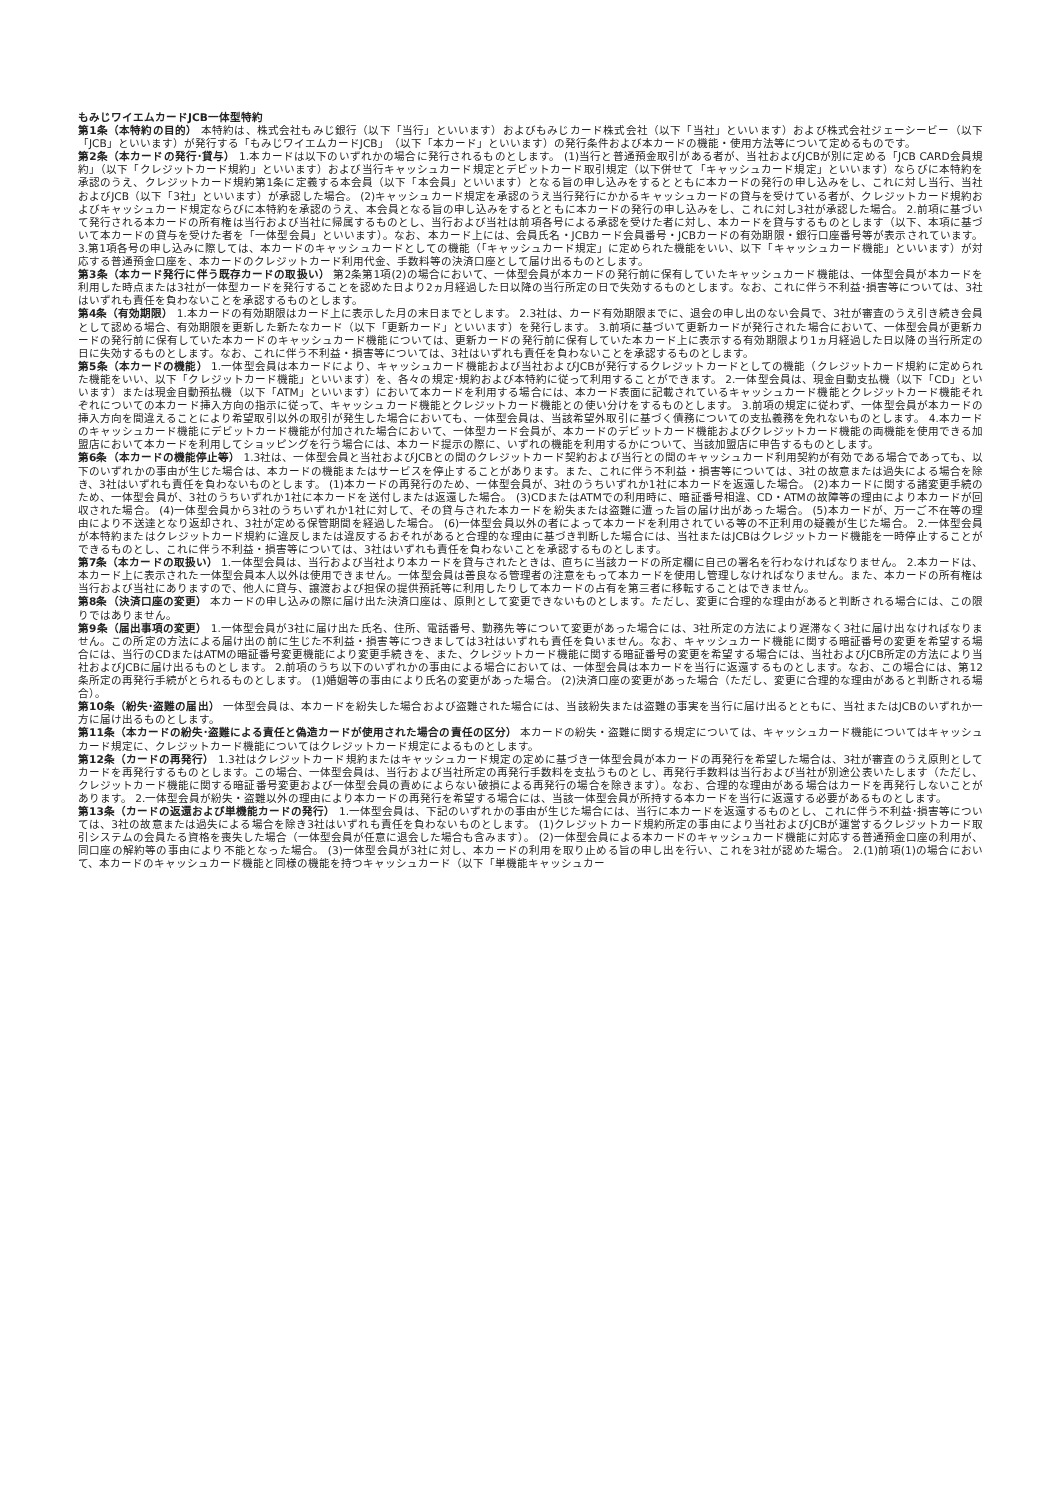もみじワイエムカードJCB一体型特約
第1条（本特約の目的） 本特約は、株式会社もみじ銀行（以下「当行」といいます）およびもみじカード株式会社（以下「当社」といいます）および株式会社ジェーシービー（以下「JCB」といいます）が発行する「もみじワイエムカードJCB」（以下「本カード」といいます）の発行条件および本カードの機能・使用方法等について定めるものです。
第2条（本カードの発行･貸与） 1.本カードは以下のいずれかの場合に発行されるものとします。 (1)当行と普通預金取引がある者が、当社およびJCBが別に定める「JCB CARD会員規約」（以下「クレジットカード規約」といいます）および当行キャッシュカード規定とデビットカード取引規定（以下併せて「キャッシュカード規定」といいます）ならびに本特約を承認のうえ、クレジットカード規約第1条に定義する本会員（以下「本会員」といいます）となる旨の申し込みをするとともに本カードの発行の申し込みをし、これに対し当行、当社およびJCB（以下「3社」といいます）が承認した場合。 (2)キャッシュカード規定を承認のうえ当行発行にかかるキャッシュカードの貸与を受けている者が、クレジットカード規約およびキャッシュカード規定ならびに本特約を承認のうえ、本会員となる旨の申し込みをするとともに本カードの発行の申し込みをし、これに対し3社が承認した場合。 2.前項に基づいて発行される本カードの所有権は当行および当社に帰属するものとし、当行および当社は前項各号による承認を受けた者に対し、本カードを貸与するものとします（以下、本項に基づいて本カードの貸与を受けた者を「一体型会員」といいます）。なお、本カード上には、会員氏名・JCBカード会員番号・JCBカードの有効期限・銀行口座番号等が表示されています。 3.第1項各号の申し込みに際しては、本カードのキャッシュカードとしての機能（「キャッシュカード規定」に定められた機能をいい、以下「キャッシュカード機能」といいます）が対応する普通預金口座を、本カードのクレジットカード利用代金、手数料等の決済口座として届け出るものとします。
第3条（本カード発行に伴う既存カードの取扱い） 第2条第1項(2)の場合において、一体型会員が本カードの発行前に保有していたキャッシュカード機能は、一体型会員が本カードを利用した時点または3社が一体型カードを発行することを認めた日より2ヵ月経過した日以降の当行所定の日で失効するものとします。なお、これに伴う不利益･損害等については、3社はいずれも責任を負わないことを承認するものとします。
第4条（有効期限） 1.本カードの有効期限はカード上に表示した月の末日までとします。 2.3社は、カード有効期限までに、退会の申し出のない会員で、3社が審査のうえ引き続き会員として認める場合、有効期限を更新した新たなカード（以下「更新カード」といいます）を発行します。 3.前項に基づいて更新カードが発行された場合において、一体型会員が更新カードの発行前に保有していた本カードのキャッシュカード機能については、更新カードの発行前に保有していた本カード上に表示する有効期限より1ヵ月経過した日以降の当行所定の日に失効するものとします。なお、これに伴う不利益・損害等については、3社はいずれも責任を負わないことを承認するものとします。
第5条（本カードの機能） 1.一体型会員は本カードにより、キャッシュカード機能および当社およびJCBが発行するクレジットカードとしての機能（クレジットカード規約に定められた機能をいい、以下「クレジットカード機能」といいます）を、各々の規定･規約および本特約に従って利用することができます。 2.一体型会員は、現金自動支払機（以下「CD」といいます）または現金自動預払機（以下「ATM」といいます）において本カードを利用する場合には、本カード表面に記載されているキャッシュカード機能とクレジットカード機能それぞれについての本カード挿入方向の指示に従って、キャッシュカード機能とクレジットカード機能との使い分けをするものとします。 3.前項の規定に従わず、一体型会員が本カードの挿入方向を間違えることにより希望取引以外の取引が発生した場合においても、一体型会員は、当該希望外取引に基づく債務についての支払義務を免れないものとします。 4.本カードのキャッシュカード機能にデビットカード機能が付加された場合において、一体型カード会員が、本カードのデビットカード機能およびクレジットカード機能の両機能を使用できる加盟店において本カードを利用してショッピングを行う場合には、本カード提示の際に、いずれの機能を利用するかについて、当該加盟店に申告するものとします。
第6条（本カードの機能停止等） 1.3社は、一体型会員と当社およびJCBとの間のクレジットカード契約および当行との間のキャッシュカード利用契約が有効である場合であっても、以下のいずれかの事由が生じた場合は、本カードの機能またはサービスを停止することがあります。また、これに伴う不利益・損害等については、3社の故意または過失による場合を除き、3社はいずれも責任を負わないものとします。 (1)本カードの再発行のため、一体型会員が、3社のうちいずれか1社に本カードを返還した場合。 (2)本カードに関する諸変更手続のため、一体型会員が、3社のうちいずれか1社に本カードを送付しまたは返還した場合。 (3)CDまたはATMでの利用時に、暗証番号相違、CD・ATMの故障等の理由により本カードが回収された場合。 (4)一体型会員から3社のうちいずれか1社に対して、その貸与された本カードを紛失または盗難に遭った旨の届け出があった場合。 (5)本カードが、万一ご不在等の理由により不送達となり返却され、3社が定める保管期間を経過した場合。 (6)一体型会員以外の者によって本カードを利用されている等の不正利用の疑義が生じた場合。 2.一体型会員が本特約またはクレジットカード規約に違反しまたは違反するおそれがあると合理的な理由に基づき判断した場合には、当社またはJCBはクレジットカード機能を一時停止することができるものとし、これに伴う不利益・損害等については、3社はいずれも責任を負わないことを承認するものとします。
第7条（本カードの取扱い） 1.一体型会員は、当行および当社より本カードを貸与されたときは、直ちに当該カードの所定欄に自己の署名を行わなければなりません。 2.本カードは、本カード上に表示された一体型会員本人以外は使用できません。一体型会員は善良なる管理者の注意をもって本カードを使用し管理しなければなりません。また、本カードの所有権は当行および当社にありますので、他人に貸与、譲渡および担保の提供預託等に利用したりして本カードの占有を第三者に移転することはできません。
第8条（決済口座の変更） 本カードの申し込みの際に届け出た決済口座は、原則として変更できないものとします。ただし、変更に合理的な理由があると判断される場合には、この限りではありません。
第9条（届出事項の変更） 1.一体型会員が3社に届け出た氏名、住所、電話番号、勤務先等について変更があった場合には、3社所定の方法により遅滞なく3社に届け出なければなりません。この所定の方法による届け出の前に生じた不利益・損害等につきましては3社はいずれも責任を負いません。なお、キャッシュカード機能に関する暗証番号の変更を希望する場合には、当行のCDまたはATMの暗証番号変更機能により変更手続きを、また、クレジットカード機能に関する暗証番号の変更を希望する場合には、当社およびJCB所定の方法により当社およびJCBに届け出るものとします。 2.前項のうち以下のいずれかの事由による場合においては、一体型会員は本カードを当行に返還するものとします。なお、この場合には、第12条所定の再発行手続がとられるものとします。 (1)婚姻等の事由により氏名の変更があった場合。 (2)決済口座の変更があった場合（ただし、変更に合理的な理由があると判断される場合）。
第10条（紛失･盗難の届出） 一体型会員は、本カードを紛失した場合および盗難された場合には、当該紛失または盗難の事実を当行に届け出るとともに、当社またはJCBのいずれか一方に届け出るものとします。
第11条（本カードの紛失･盗難による責任と偽造カードが使用された場合の責任の区分） 本カードの紛失・盗難に関する規定については、キャッシュカード機能についてはキャッシュカード規定に、クレジットカード機能についてはクレジットカード規定によるものとします。
第12条（カードの再発行） 1.3社はクレジットカード規約またはキャッシュカード規定の定めに基づき一体型会員が本カードの再発行を希望した場合は、3社が審査のうえ原則としてカードを再発行するものとします。この場合、一体型会員は、当行および当社所定の再発行手数料を支払うものとし、再発行手数料は当行および当社が別途公表いたします（ただし、クレジットカード機能に関する暗証番号変更および一体型会員の責めによらない破損による再発行の場合を除きます）。なお、合理的な理由がある場合はカードを再発行しないことがあります。 2.一体型会員が紛失・盗難以外の理由により本カードの再発行を希望する場合には、当該一体型会員が所持する本カードを当行に返還する必要があるものとします。
第13条（カードの返還および単機能カードの発行） 1.一体型会員は、下記のいずれかの事由が生じた場合には、当行に本カードを返還するものとし、これに伴う不利益･損害等については、3社の故意または過失による場合を除き3社はいずれも責任を負わないものとします。 (1)クレジットカード規約所定の事由により当社およびJCBが運営するクレジットカード取引システムの会員たる資格を喪失した場合（一体型会員が任意に退会した場合も含みます）。 (2)一体型会員による本カードのキャッシュカード機能に対応する普通預金口座の利用が、同口座の解約等の事由により不能となった場合。 (3)一体型会員が3社に対し、本カードの利用を取り止める旨の申し出を行い、これを3社が認めた場合。 2.(1)前項(1)の場合において、本カードのキャッシュカード機能と同様の機能を持つキャッシュカード（以下「単機能キャッシュカー